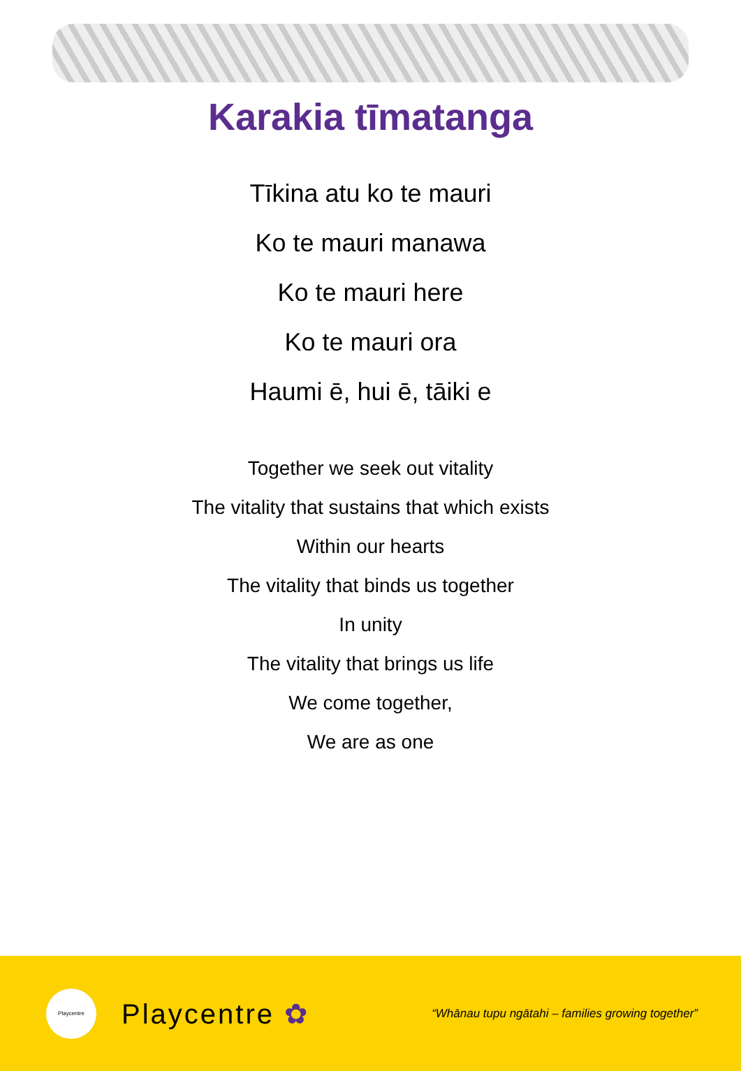Karakia tīmatanga
Tīkina atu ko te mauri
Ko te mauri manawa
Ko te mauri here
Ko te mauri ora
Haumi ē, hui ē, tāiki e
Together we seek out vitality
The vitality that sustains that which exists
Within our hearts
The vitality that binds us together
In unity
The vitality that brings us life
We come together,
We are as one
Playcentre
Playcentre ✿
“Whānau tupu ngātahi – families growing together”